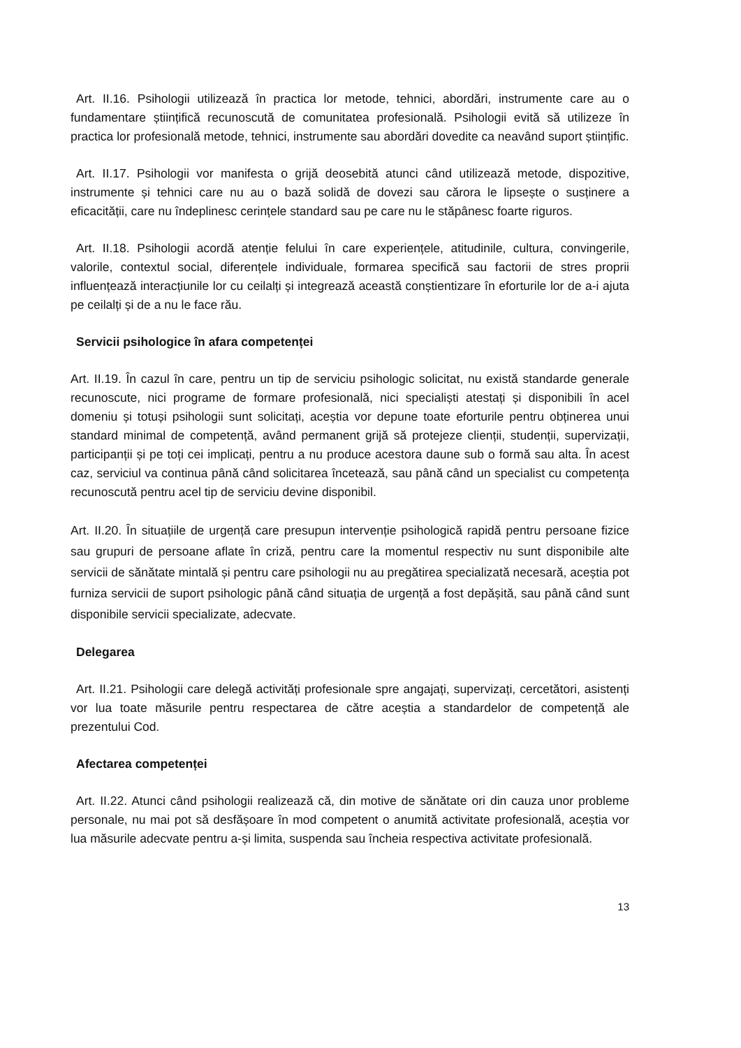Art. II.16. Psihologii utilizează în practica lor metode, tehnici, abordări, instrumente care au o fundamentare științifică recunoscută de comunitatea profesională. Psihologii evită să utilizeze în practica lor profesională metode, tehnici, instrumente sau abordări dovedite ca neavând suport științific.
Art. II.17. Psihologii vor manifesta o grijă deosebită atunci când utilizează metode, dispozitive, instrumente și tehnici care nu au o bază solidă de dovezi sau cărora le lipsește o susținere a eficacității, care nu îndeplinesc cerințele standard sau pe care nu le stăpânesc foarte riguros.
Art. II.18. Psihologii acordă atenție felului în care experiențele, atitudinile, cultura, convingerile, valorile, contextul social, diferențele individuale, formarea specifică sau factorii de stres proprii influențează interacțiunile lor cu ceilalți și integrează această conștientizare în eforturile lor de a-i ajuta pe ceilalți și de a nu le face rău.
Servicii psihologice în afara competenței
Art. II.19. În cazul în care, pentru un tip de serviciu psihologic solicitat, nu există standarde generale recunoscute, nici programe de formare profesională, nici specialiști atestați și disponibili în acel domeniu și totuși psihologii sunt solicitați, aceștia vor depune toate eforturile pentru obținerea unui standard minimal de competență, având permanent grijă să protejeze clienții, studenții, supervizații, participanții și pe toți cei implicați, pentru a nu produce acestora daune sub o formă sau alta. În acest caz, serviciul va continua până când solicitarea încetează, sau până când un specialist cu competența recunoscută pentru acel tip de serviciu devine disponibil.
Art. II.20. În situațiile de urgență care presupun intervenție psihologică rapidă pentru persoane fizice sau grupuri de persoane aflate în criză, pentru care la momentul respectiv nu sunt disponibile alte servicii de sănătate mintală și pentru care psihologii nu au pregătirea specializată necesară, aceștia pot furniza servicii de suport psihologic până când situația de urgență a fost depășită, sau până când sunt disponibile servicii specializate, adecvate.
Delegarea
Art. II.21. Psihologii care delegă activități profesionale spre angajați, supervizați, cercetători, asistenți vor lua toate măsurile pentru respectarea de către aceștia a standardelor de competență ale prezentului Cod.
Afectarea competenței
Art. II.22. Atunci când psihologii realizează că, din motive de sănătate ori din cauza unor probleme personale, nu mai pot să desfășoare în mod competent o anumită activitate profesională, aceștia vor lua măsurile adecvate pentru a-și limita, suspenda sau încheia respectiva activitate profesională.
13